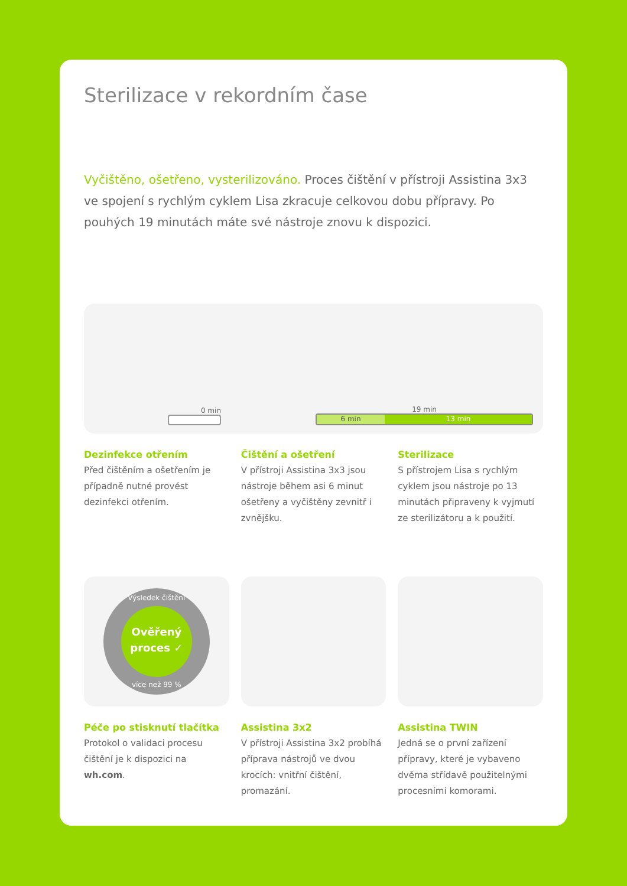Sterilizace v rekordním čase
Vyčištěno, ošetřeno, vysterilizováno. Proces čištění v přístroji Assistina 3x3 ve spojení s rychlým cyklem Lisa zkracuje celkovou dobu přípravy. Po pouhých 19 minutách máte své nástroje znovu k dispozici.
0 min
19 min
6 min 13 min
Dezinfekce otřením
Před čištěním a ošetřením je případně nutné provést dezinfekci otřením.
Čištění a ošetření
V přístroji Assistina 3x3 jsou nástroje během asi 6 minut ošetřeny a vyčištěny zevnitř i zvnějšku.
Sterilizace
S přístrojem Lisa s rychlým cyklem jsou nástroje po 13 minutách připraveny k vyjmutí ze sterilizátoru a k použití.
Výsledek čištění
Ověřený proces ✓
více než 99 %
Péče po stisknutí tlačítka
Protokol o validaci procesu čištění je k dispozici na wh.com.
Assistina 3x2
V přístroji Assistina 3x2 probíhá příprava nástrojů ve dvou krocích: vnitřní čištění, promazání.
Assistina TWIN
Jedná se o první zařízení přípravy, které je vybaveno dvěma střídavě použitelnými procesními komorami.